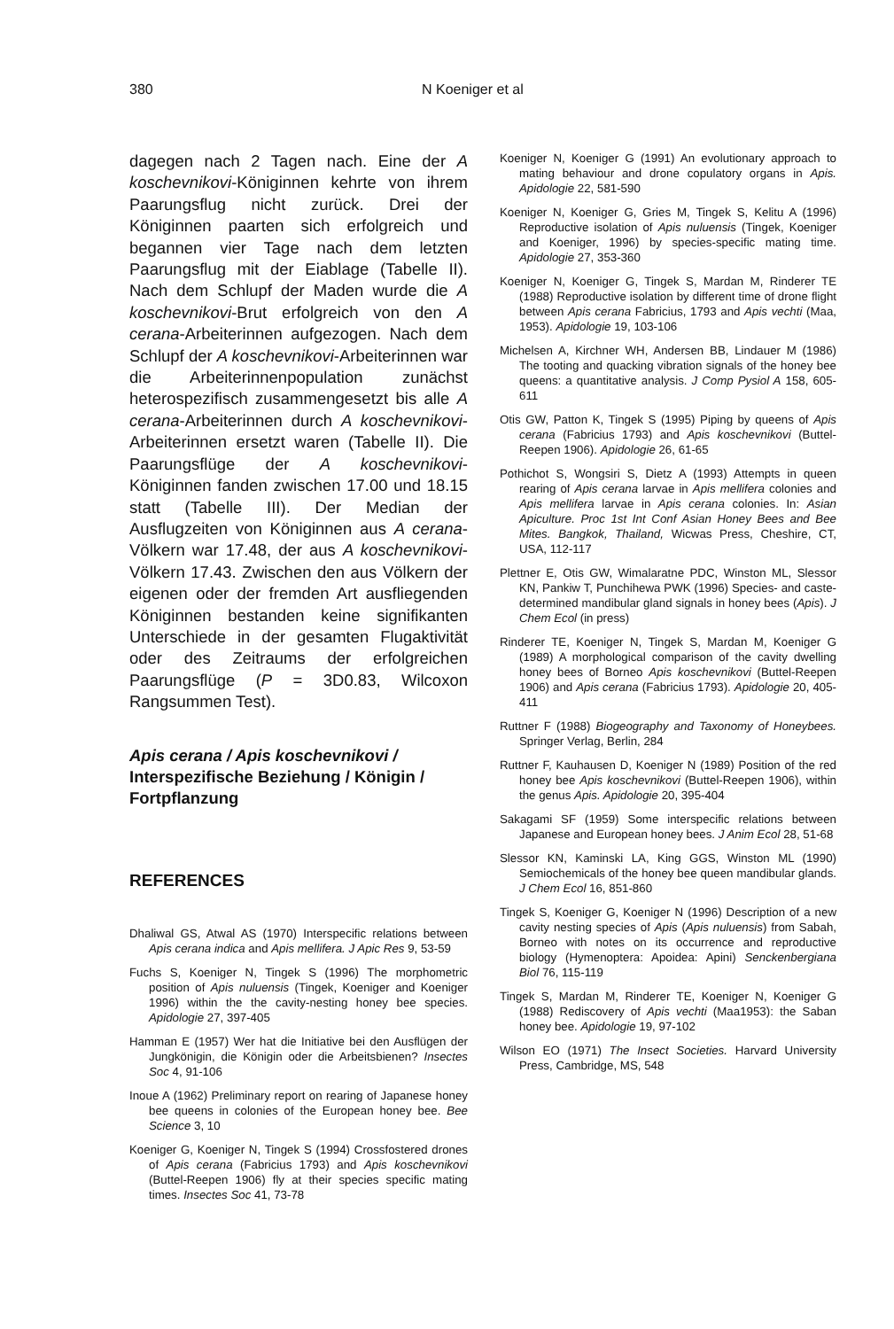380 N Koeniger et al
dagegen nach 2 Tagen nach. Eine der A koschevnikovi-Königinnen kehrte von ihrem Paarungsflug nicht zurück. Drei der Königinnen paarten sich erfolgreich und begannen vier Tage nach dem letzten Paarungsflug mit der Eiablage (Tabelle II). Nach dem Schlupf der Maden wurde die A koschevnikovi-Brut erfolgreich von den A cerana-Arbeiterinnen aufgezogen. Nach dem Schlupf der A koschevnikovi-Arbeiterinnen war die Arbeiterinnenpopulation zunächst heterospezifisch zusammengesetzt bis alle A cerana-Arbeiterinnen durch A koschevnikovi-Arbeiterinnen ersetzt waren (Tabelle II). Die Paarungsflüge der A koschevnikovi-Königinnen fanden zwischen 17.00 und 18.15 statt (Tabelle III). Der Median der Ausflugzeiten von Königinnen aus A cerana-Völkern war 17.48, der aus A koschevnikovi-Völkern 17.43. Zwischen den aus Völkern der eigenen oder der fremden Art ausfliegenden Königinnen bestanden keine signifikanten Unterschiede in der gesamten Flugaktivität oder des Zeitraums der erfolgreichen Paarungsflüge (P = 3D0.83, Wilcoxon Rangsummen Test).
Apis cerana / Apis koschevnikovi / Interspezifische Beziehung / Königin / Fortpflanzung
REFERENCES
Dhaliwal GS, Atwal AS (1970) Interspecific relations between Apis cerana indica and Apis mellifera. J Apic Res 9, 53-59
Fuchs S, Koeniger N, Tingek S (1996) The morphometric position of Apis nuluensis (Tingek, Koeniger and Koeniger 1996) within the the cavity-nesting honey bee species. Apidologie 27, 397-405
Hamman E (1957) Wer hat die Initiative bei den Ausflügen der Jungkönigin, die Königin oder die Arbeitsbienen? Insectes Soc 4, 91-106
Inoue A (1962) Preliminary report on rearing of Japanese honey bee queens in colonies of the European honey bee. Bee Science 3, 10
Koeniger G, Koeniger N, Tingek S (1994) Crossfostered drones of Apis cerana (Fabricius 1793) and Apis koschevnikovi (Buttel-Reepen 1906) fly at their species specific mating times. Insectes Soc 41, 73-78
Koeniger N, Koeniger G (1991) An evolutionary approach to mating behaviour and drone copulatory organs in Apis. Apidologie 22, 581-590
Koeniger N, Koeniger G, Gries M, Tingek S, Kelitu A (1996) Reproductive isolation of Apis nuluensis (Tingek, Koeniger and Koeniger, 1996) by species-specific mating time. Apidologie 27, 353-360
Koeniger N, Koeniger G, Tingek S, Mardan M, Rinderer TE (1988) Reproductive isolation by different time of drone flight between Apis cerana Fabricius, 1793 and Apis vechti (Maa, 1953). Apidologie 19, 103-106
Michelsen A, Kirchner WH, Andersen BB, Lindauer M (1986) The tooting and quacking vibration signals of the honey bee queens: a quantitative analysis. J Comp Pysiol A 158, 605-611
Otis GW, Patton K, Tingek S (1995) Piping by queens of Apis cerana (Fabricius 1793) and Apis koschevnikovi (Buttel-Reepen 1906). Apidologie 26, 61-65
Pothichot S, Wongsiri S, Dietz A (1993) Attempts in queen rearing of Apis cerana larvae in Apis mellifera colonies and Apis mellifera larvae in Apis cerana colonies. In: Asian Apiculture. Proc 1st Int Conf Asian Honey Bees and Bee Mites. Bangkok, Thailand, Wicwas Press, Cheshire, CT, USA, 112-117
Plettner E, Otis GW, Wimalaratne PDC, Winston ML, Slessor KN, Pankiw T, Punchihewa PWK (1996) Species- and caste-determined mandibular gland signals in honey bees (Apis). J Chem Ecol (in press)
Rinderer TE, Koeniger N, Tingek S, Mardan M, Koeniger G (1989) A morphological comparison of the cavity dwelling honey bees of Borneo Apis koschevnikovi (Buttel-Reepen 1906) and Apis cerana (Fabricius 1793). Apidologie 20, 405-411
Ruttner F (1988) Biogeography and Taxonomy of Honeybees. Springer Verlag, Berlin, 284
Ruttner F, Kauhausen D, Koeniger N (1989) Position of the red honey bee Apis koschevnikovi (Buttel-Reepen 1906), within the genus Apis. Apidologie 20, 395-404
Sakagami SF (1959) Some interspecific relations between Japanese and European honey bees. J Anim Ecol 28, 51-68
Slessor KN, Kaminski LA, King GGS, Winston ML (1990) Semiochemicals of the honey bee queen mandibular glands. J Chem Ecol 16, 851-860
Tingek S, Koeniger G, Koeniger N (1996) Description of a new cavity nesting species of Apis (Apis nuluensis) from Sabah, Borneo with notes on its occurrence and reproductive biology (Hymenoptera: Apoidea: Apini) Senckenbergiana Biol 76, 115-119
Tingek S, Mardan M, Rinderer TE, Koeniger N, Koeniger G (1988) Rediscovery of Apis vechti (Maa1953): the Saban honey bee. Apidologie 19, 97-102
Wilson EO (1971) The Insect Societies. Harvard University Press, Cambridge, MS, 548